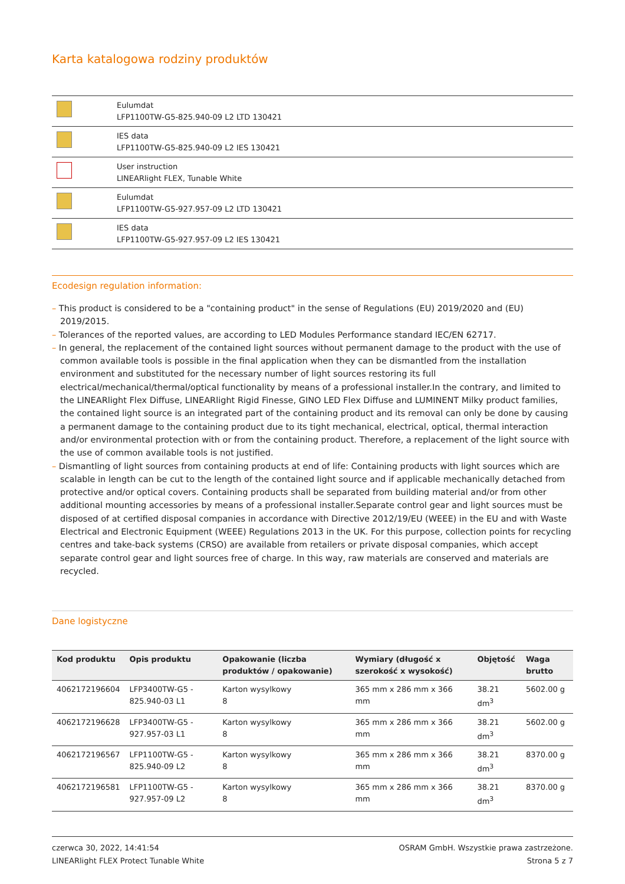Karta katalogowa rodziny produktów
| | Eulumdat LFP1100TW-G5-825.940-09 L2 LTD 130421 |
| | IES data LFP1100TW-G5-825.940-09 L2 IES 130421 |
| | User instruction LINEARlight FLEX, Tunable White |
| | Eulumdat LFP1100TW-G5-927.957-09 L2 LTD 130421 |
| | IES data LFP1100TW-G5-927.957-09 L2 IES 130421 |
Ecodesign regulation information:
– This product is considered to be a "containing product" in the sense of Regulations (EU) 2019/2020 and (EU) 2019/2015.
– Tolerances of the reported values, are according to LED Modules Performance standard IEC/EN 62717.
– In general, the replacement of the contained light sources without permanent damage to the product with the use of common available tools is possible in the final application when they can be dismantled from the installation environment and substituted for the necessary number of light sources restoring its full electrical/mechanical/thermal/optical functionality by means of a professional installer.In the contrary, and limited to the LINEARlight Flex Diffuse, LINEARlight Rigid Finesse, GINO LED Flex Diffuse and LUMINENT Milky product families, the contained light source is an integrated part of the containing product and its removal can only be done by causing a permanent damage to the containing product due to its tight mechanical, electrical, optical, thermal interaction and/or environmental protection with or from the containing product. Therefore, a replacement of the light source with the use of common available tools is not justified.
– Dismantling of light sources from containing products at end of life: Containing products with light sources which are scalable in length can be cut to the length of the contained light source and if applicable mechanically detached from protective and/or optical covers. Containing products shall be separated from building material and/or from other additional mounting accessories by means of a professional installer.Separate control gear and light sources must be disposed of at certified disposal companies in accordance with Directive 2012/19/EU (WEEE) in the EU and with Waste Electrical and Electronic Equipment (WEEE) Regulations 2013 in the UK. For this purpose, collection points for recycling centres and take-back systems (CRSO) are available from retailers or private disposal companies, which accept separate control gear and light sources free of charge. In this way, raw materials are conserved and materials are recycled.
Dane logistyczne
| Kod produktu | Opis produktu | Opakowanie (liczba produktów / opakowanie) | Wymiary (długość x szerokość x wysokość) | Objętość | Waga brutto |
| --- | --- | --- | --- | --- | --- |
| 4062172196604 | LFP3400TW-G5 - 825.940-03 L1 | Karton wysylkowy 8 | 365 mm x 286 mm x 366 mm | 38.21 dm<sup>3</sup> | 5602.00 g |
| 4062172196628 | LFP3400TW-G5 - 927.957-03 L1 | Karton wysylkowy 8 | 365 mm x 286 mm x 366 mm | 38.21 dm<sup>3</sup> | 5602.00 g |
| 4062172196567 | LFP1100TW-G5 - 825.940-09 L2 | Karton wysylkowy 8 | 365 mm x 286 mm x 366 mm | 38.21 dm<sup>3</sup> | 8370.00 g |
| 4062172196581 | LFP1100TW-G5 - 927.957-09 L2 | Karton wysylkowy 8 | 365 mm x 286 mm x 366 mm | 38.21 dm<sup>3</sup> | 8370.00 g |
czerwca 30, 2022, 14:41:54
LINEARlight FLEX Protect Tunable White
OSRAM GmbH. Wszystkie prawa zastrzeżone.
Strona 5 z 7